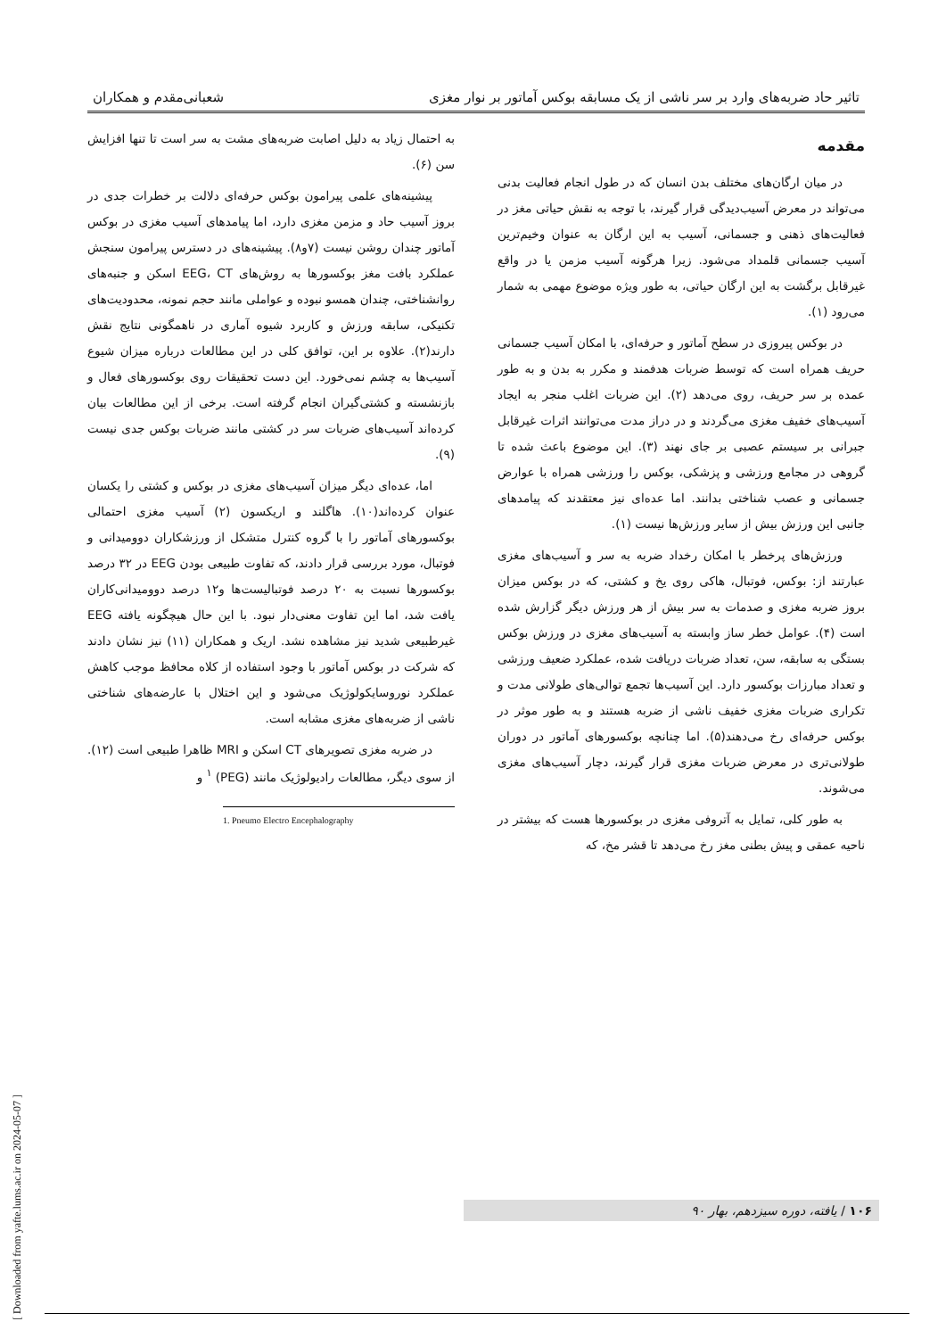تاثیر حاد ضربه‌های وارد بر سر ناشی از یک مسابقه بوکس آماتور بر نوار مغزی شعبانی‌مقدم و همکاران
مقدمه
در میان ارگان‌های مختلف بدن انسان که در طول انجام فعالیت بدنی می‌تواند در معرض آسیب‌دیدگی قرار گیرند، با توجه به نقش حیاتی مغز در فعالیت‌های ذهنی و جسمانی، آسیب به این ارگان به عنوان وخیم‌ترین آسیب جسمانی قلمداد می‌شود. زیرا هرگونه آسیب مزمن یا در واقع غیرقابل برگشت به این ارگان حیاتی، به طور ویژه موضوع مهمی به شمار می‌رود (۱).
در بوکس پیروزی در سطح آماتور و حرفه‌ای، با امکان آسیب جسمانی حریف همراه است که توسط ضربات هدفمند و مکرر به بدن و به طور عمده بر سر حریف، روی می‌دهد (۲). این ضربات اغلب منجر به ایجاد آسیب‌های خفیف مغزی می‌گردند و در دراز مدت می‌توانند اثرات غیرقابل جبرانی بر سیستم عصبی بر جای نهند (۳). این موضوع باعث شده تا گروهی در مجامع ورزشی و پزشکی، بوکس را ورزشی همراه با عوارض جسمانی و عصب شناختی بدانند. اما عده‌ای نیز معتقدند که پیامدهای جانبی این ورزش بیش از سایر ورزش‌ها نیست (۱).
ورزش‌های پرخطر با امکان رخداد ضربه به سر و آسیب‌های مغزی عبارتند از: بوکس، فوتبال، هاکی روی یخ و کشتی، که در بوکس میزان بروز ضربه مغزی و صدمات به سر بیش از هر ورزش دیگر گزارش شده است (۴). عوامل خطر ساز وابسته به آسیب‌های مغزی در ورزش بوکس بستگی به سابقه، سن، تعداد ضربات دریافت شده، عملکرد ضعیف ورزشی و تعداد مبارزات بوکسور دارد. این آسیب‌ها تجمع توالی‌های طولانی مدت و تکراری ضربات مغزی خفیف ناشی از ضربه هستند و به طور موثر در بوکس حرفه‌ای رخ می‌دهند(۵). اما چنانچه بوکسورهای آماتور در دوران طولانی‌تری در معرض ضربات مغزی قرار گیرند، دچار آسیب‌های مغزی می‌شوند.
به طور کلی، تمایل به آتروفی مغزی در بوکسورها هست که بیشتر در ناحیه عمقی و پیش بطنی مغز رخ می‌دهد تا قشر مخ، که
به احتمال زیاد به دلیل اصابت ضربه‌های مشت به سر است تا تنها افزایش سن (۶).
پیشینه‌های علمی پیرامون بوکس حرفه‌ای دلالت بر خطرات جدی در بروز آسیب حاد و مزمن مغزی دارد، اما پیامدهای آسیب مغزی در بوکس آماتور چندان روشن نیست (۷و۸). پیشینه‌های در دسترس پیرامون سنجش عملکرد بافت مغز بوکسورها به روش‌های EEG، CT اسکن و جنبه‌های روانشناختی، چندان همسو نبوده و عواملی مانند حجم نمونه، محدودیت‌های تکنیکی، سابقه ورزش و کاربرد شیوه آماری در ناهمگونی نتایج نقش دارند(۲). علاوه بر این، توافق کلی در این مطالعات درباره میزان شیوع آسیب‌ها به چشم نمی‌خورد. این دست تحقیقات روی بوکسورهای فعال و بازنشسته و کشتی‌گیران انجام گرفته است. برخی از این مطالعات بیان کرده‌اند آسیب‌های ضربات سر در کشتی مانند ضربات بوکس جدی نیست (۹).
اما، عده‌ای دیگر میزان آسیب‌های مغزی در بوکس و کشتی را یکسان عنوان کرده‌اند(۱۰). هاگلند و اریکسون (۲) آسیب مغزی احتمالی بوکسورهای آماتور را با گروه کنترل متشکل از ورزشکاران دوومیدانی و فوتبال، مورد بررسی قرار دادند، که تفاوت طبیعی بودن EEG در ۳۲ درصد بوکسورها نسبت به ۲۰ درصد فوتبالیست‌ها و۱۲ درصد دوومیدانی‌کاران یافت شد، اما این تفاوت معنی‌دار نبود. با این حال هیچگونه یافته EEG غیرطبیعی شدید نیز مشاهده نشد. اریک و همکاران (۱۱) نیز نشان دادند که شرکت در بوکس آماتور با وجود استفاده از کلاه محافظ موجب کاهش عملکرد نوروسایکولوژیک می‌شود و این اختلال با عارضه‌های شناختی ناشی از ضربه‌های مغزی مشابه است.
در ضربه مغزی تصویرهای CT اسکن و MRI ظاهرا طبیعی است (۱۲). از سوی دیگر، مطالعات رادیولوژیک مانند (PEG) <sup>۱</sup> و
1. Pneumo Electro Encephalography
۱۰۶ / یافته، دوره سیزدهم، بهار ۹۰
[ Downloaded from yafte.lums.ac.ir on 2024-05-07 ]